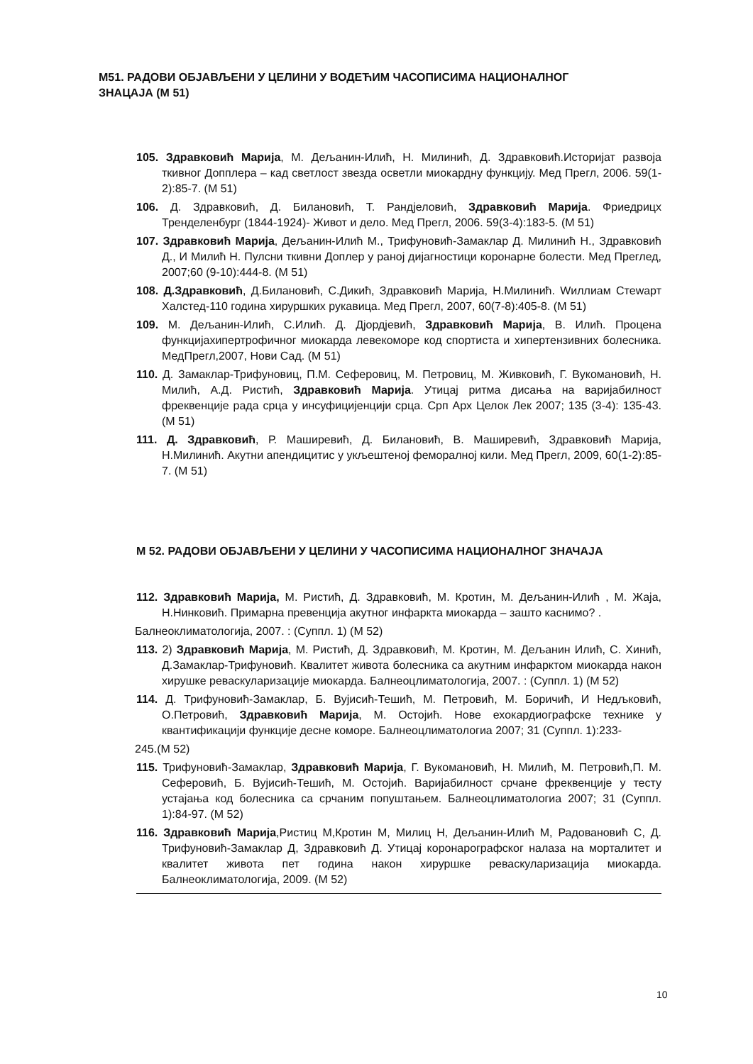М51. РАДОВИ ОБЈАВЉЕНИ У ЦЕЛИНИ У ВОДЕЋИМ ЧАСОПИСИМА НАЦИОНАЛНОГ ЗНАЦАЈА (М 51)
105. Здравковић Марија, М. Дељанин-Илић, Н. Милинић, Д. Здравковић.Историјат развоја ткивног Допплера – кад светлост звезда осветли миокардну функцију. Мед Прегл, 2006. 59(1-2):85-7. (М 51)
106. Д. Здравковић, Д. Билановић, Т. Рандјеловић, Здравковић Марија. Фриедрицх Тренделенбург (1844-1924)- Живот и дело. Мед Прегл, 2006. 59(3-4):183-5. (М 51)
107. Здравковић Марија, Дељанин-Илић М., Трифуновић-Замаклар Д. Милинић Н., Здравковић Д., И Милић Н. Пулсни ткивни Доплер у раној дијагностици коронарне болести. Мед Преглед, 2007;60 (9-10):444-8. (М 51)
108. Д.Здравковић, Д.Билановић, С.Дикић, Здравковић Марија, Н.Милинић. Wиллиам Стеwарт Халстед-110 година хируршких рукавица. Мед Прегл, 2007, 60(7-8):405-8. (М 51)
109. М. Дељанин-Илић, С.Илић. Д. Дјордјевић, Здравковић Марија, В. Илић. Процена функцијахипертрофичног миокарда левекоморе код спортиста и хипертензивних болесника. МедПрегл,2007, Нови Сад. (М 51)
110. Д. Замаклар-Трифуновиц, П.М. Сеферовиц, М. Петровиц, М. Живковић, Г. Вукомановић, Н. Милић, А.Д. Ристић, Здравковић Марија. Утицај ритма дисања на варијабилност фреквенције рада срца у инсуфицијенцији срца. Срп Арх Целок Лек 2007; 135 (3-4): 135-43. (М 51)
111. Д. Здравковић, Р. Маширевић, Д. Билановић, В. Маширевић, Здравковић Марија, Н.Милинић. Акутни апендицитис у укљештеној феморалној кили. Мед Прегл, 2009, 60(1-2):85-7. (М 51)
М 52. РАДОВИ ОБЈАВЉЕНИ У ЦЕЛИНИ У ЧАСОПИСИМА НАЦИОНАЛНОГ ЗНАЧАЈА
112. Здравковић Марија, М. Ристић, Д. Здравковић, М. Кротин, М. Дељанин-Илић , М. Жаја, Н.Нинковић. Примарна превенција акутног инфаркта миокарда – зашто каснимо? .
Балнеоклиматологија, 2007. : (Суппл. 1) (М 52)
113. 2) Здравковић Марија, М. Ристић, Д. Здравковић, М. Кротин, М. Дељанин Илић, С. Хинић, Д.Замаклар-Трифуновић. Квалитет живота болесника са акутним инфарктом миокарда након хирушке реваскуларизације миокарда. Балнеоцлиматологија, 2007. : (Суппл. 1) (М 52)
114. Д. Трифуновић-Замаклар, Б. Вујисић-Тешић, М. Петровић, М. Боричић, И Недљковић, О.Петровић, Здравковић Марија, М. Остојић. Нове ехокардиографске технике у квантификацији функције десне коморе. Балнеоцлиматологиа 2007; 31 (Суппл. 1):233-
245.(М 52)
115. Трифуновић-Замаклар, Здравковић Марија, Г. Вукомановић, Н. Милић, М. Петровић,П. М. Сеферовић, Б. Вујисић-Тешић, М. Остојић. Варијабилност срчане фреквенције у тесту устајања код болесника са срчаним попуштањем. Балнеоцлиматологиа 2007; 31 (Суппл. 1):84-97. (М 52)
116. Здравковић Марија,Ристиц М,Кротин М, Милиц Н, Дељанин-Илић М, Радовановић С, Д. Трифуновић-Замаклар Д, Здравковић Д. Утицај коронарографског налаза на морталитет и квалитет живота пет година након хируршке реваскуларизација миокарда. Балнеоклиматологија, 2009. (М 52)
10